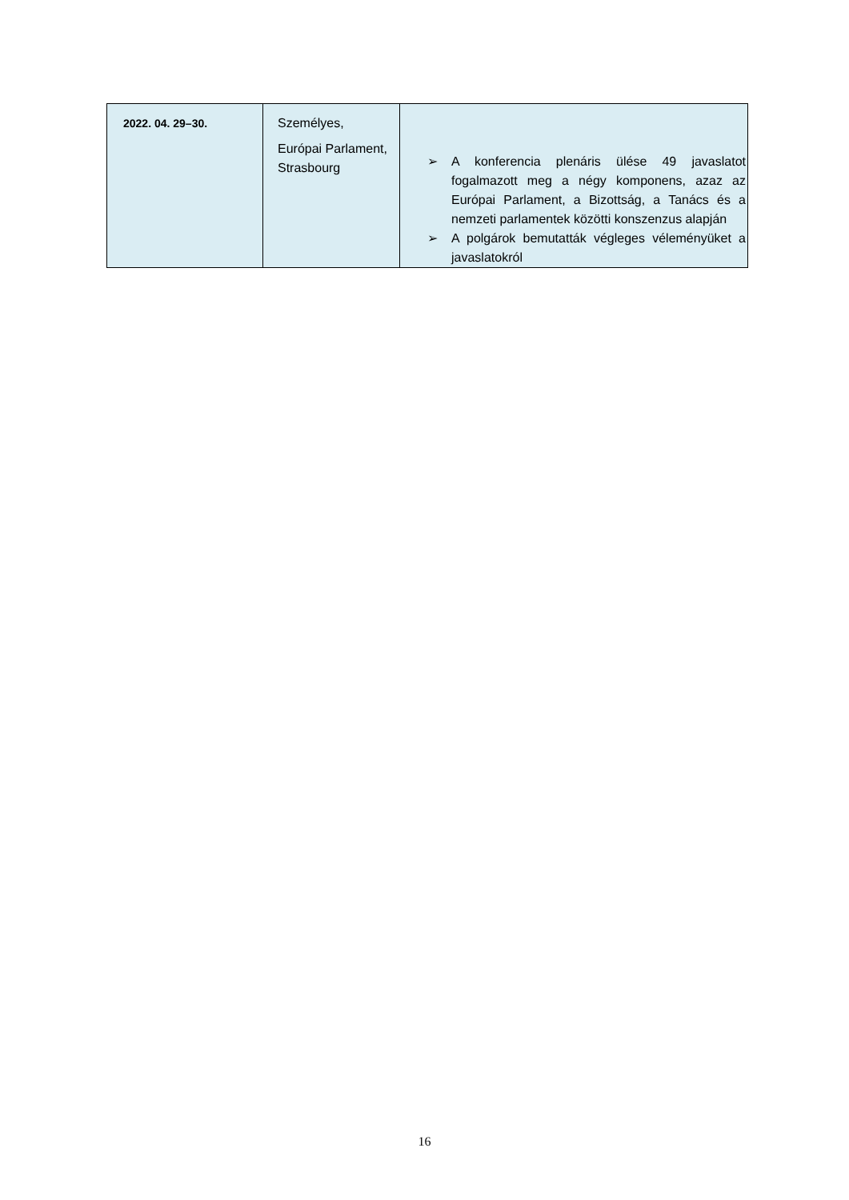| 2022. 04. 29–30. | Személyes, Európai Parlament, Strasbourg | ➢ A konferencia plenáris ülése 49 javaslatot fogalmazott meg a négy komponens, azaz az Európai Parlament, a Bizottság, a Tanács és a nemzeti parlamentek közötti konszenzus alapján ➢ A polgárok bemutatták végleges véleményüket a javaslatokról |
16